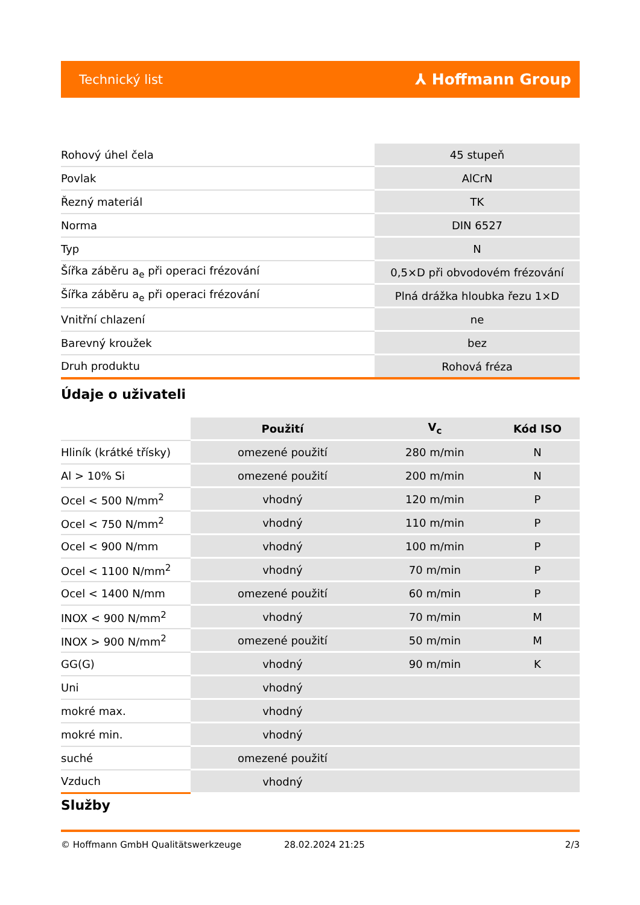Technický list ⅄ Hoffmann Group
| Rohový úhel čela | 45 stupeň |
| Povlak | AlCrN |
| Řezný materiál | TK |
| Norma | DIN 6527 |
| Typ | N |
| Šířka záběru a<sub>e</sub> při operaci frézování | 0,5×D při obvodovém frézování |
| Šířka záběru a<sub>e</sub> při operaci frézování | Plná drážka hloubka řezu 1×D |
| Vnitřní chlazení | ne |
| Barevný kroužek | bez |
| Druh produktu | Rohová fréza |
Údaje o uživateli
| | Použití | V<sub>c</sub> | Kód ISO |
| --- | --- | --- | --- |
| Hliník (krátké třísky) | omezené použití | 280 m/min | N |
| Al > 10% Si | omezené použití | 200 m/min | N |
| Ocel < 500 N/mm<sup>2</sup> | vhodný | 120 m/min | P |
| Ocel < 750 N/mm<sup>2</sup> | vhodný | 110 m/min | P |
| Ocel < 900 N/mm | vhodný | 100 m/min | P |
| Ocel < 1100 N/mm<sup>2</sup> | vhodný | 70 m/min | P |
| Ocel < 1400 N/mm | omezené použití | 60 m/min | P |
| INOX < 900 N/mm<sup>2</sup> | vhodný | 70 m/min | M |
| INOX > 900 N/mm<sup>2</sup> | omezené použití | 50 m/min | M |
| GG(G) | vhodný | 90 m/min | K |
| Uni | vhodný | | |
| mokré max. | vhodný | | |
| mokré min. | vhodný | | |
| suché | omezené použití | | |
| Vzduch | vhodný | | |
Služby
© Hoffmann GmbH Qualitätswerkzeuge 28.02.2024 21:25 2/3